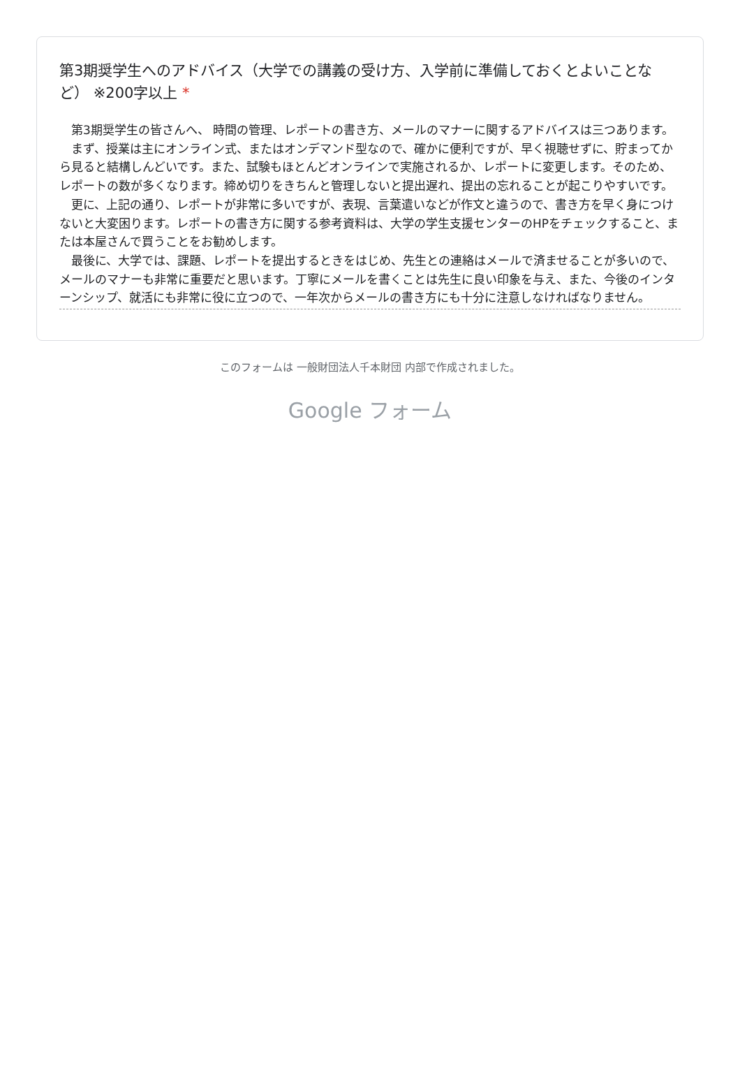第3期奨学生へのアドバイス（大学での講義の受け方、入学前に準備しておくとよいことなど） ※200字以上 *
第3期奨学生の皆さんへ、 時間の管理、レポートの書き方、メールのマナーに関するアドバイスは三つあります。
まず、授業は主にオンライン式、またはオンデマンド型なので、確かに便利ですが、早く視聴せずに、貯まってから見ると結構しんどいです。また、試験もほとんどオンラインで実施されるか、レポートに変更します。そのため、レポートの数が多くなります。締め切りをきちんと管理しないと提出遅れ、提出の忘れることが起こりやすいです。
更に、上記の通り、レポートが非常に多いですが、表現、言葉遣いなどが作文と違うので、書き方を早く身につけないと大変困ります。レポートの書き方に関する参考資料は、大学の学生支援センターのHPをチェックすること、または本屋さんで買うことをお勧めします。
最後に、大学では、課題、レポートを提出するときをはじめ、先生との連絡はメールで済ませることが多いので、メールのマナーも非常に重要だと思います。丁寧にメールを書くことは先生に良い印象を与え、また、今後のインターンシップ、就活にも非常に役に立つので、一年次からメールの書き方にも十分に注意しなければなりません。
このフォームは 一般財団法人千本財団 内部で作成されました。
Google フォーム